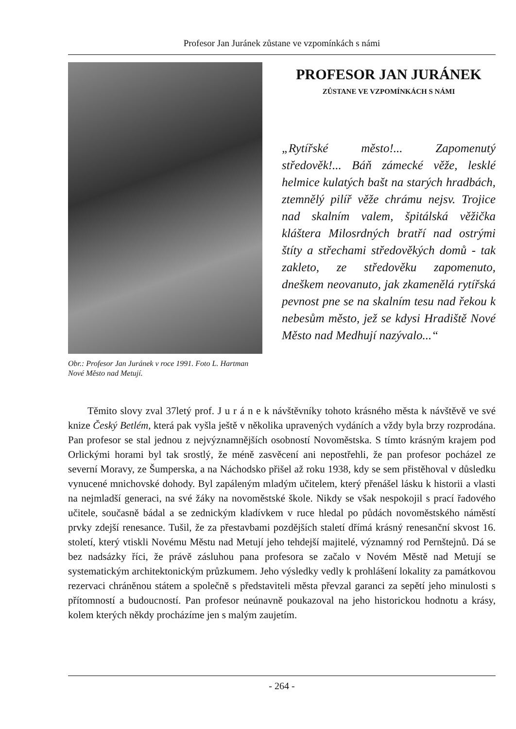Profesor Jan Juránek zůstane ve vzpomínkách s námi
Obr.: Profesor Jan Juránek v roce 1991. Foto L. Hartman Nové Město nad Metují.
PROFESOR JAN JURÁNEK
ZŮSTANE VE VZPOMÍNKÁCH S NÁMI
„Rytířské město!... Zapomenutý středověk!... Báň zámecké věže, lesklé helmice kulatých bašt na starých hradbách, ztemnělý pilíř věže chrámu nejsv. Trojice nad skalním valem, špitálská věžička kláštera Milosrdných bratří nad ostrými štíty a střechami středověkých domů - tak zakleto, ze středověku zapomenuto, dneškem neovanuto, jak zkamenělá rytířská pevnost pne se na skalním tesu nad řekou k nebesům město, jež se kdysi Hradiště Nové Město nad Medhují nazývalo...“
Těmito slovy zval 37letý prof. J u r á n e k návštěvníky tohoto krásného města k návštěvě ve své knize Český Betlém, která pak vyšla ještě v několika upravených vydáních a vždy byla brzy rozprodána. Pan profesor se stal jednou z nejvýznamnějších osobností Novoměstska. S tímto krásným krajem pod Orlickými horami byl tak srostlý, že méně zasvěcení ani nepostřehli, že pan profesor pocházel ze severní Moravy, ze Šumperska, a na Náchodsko přišel až roku 1938, kdy se sem přistěhoval v důsledku vynucené mnichovské dohody. Byl zapáleným mladým učitelem, který přenášel lásku k historii a vlasti na nejmladší generaci, na své žáky na novoměstské škole. Nikdy se však nespokojil s prací řadového učitele, současně bádal a se zednickým kladívkem v ruce hledal po půdách novoměstského náměstí prvky zdejší renesance. Tušil, že za přestavbami pozdějších staletí dřímá krásný renesanční skvost 16. století, který vtiskli Novému Městu nad Metují jeho tehdejší majitelé, významný rod Pernštejnů. Dá se bez nadsázky říci, že právě zásluhou pana profesora se začalo v Novém Městě nad Metují se systematickým architektonickým průzkumem. Jeho výsledky vedly k prohlášení lokality za památkovou rezervaci chráněnou státem a společně s představiteli města převzal garanci za sepětí jeho minulosti s přítomností a budoucností. Pan profesor neúnavně poukazoval na jeho historickou hodnotu a krásy, kolem kterých někdy procházíme jen s malým zaujetím.
- 264 -